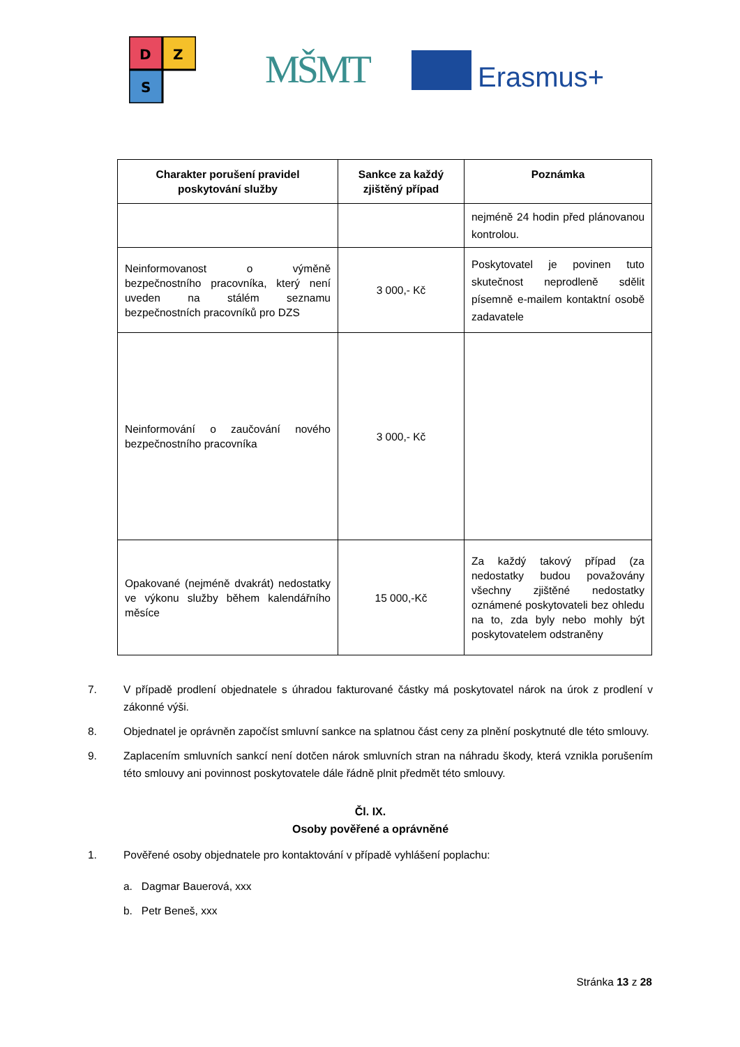D
Z
S
MŠMT Erasmus+
| Charakter porušení pravidel poskytování služby | Sankce za každý zjištěný případ | Poznámka |
| --- | --- | --- |
| | | nejméně 24 hodin před plánovanou kontrolou. |
| Neinformovanost o výměně bezpečnostního pracovníka, který není uveden na stálém seznamu bezpečnostních pracovníků pro DZS | 3 000,- Kč | Poskytovatel je povinen tuto skutečnost neprodleně sdělit písemně e-mailem kontaktní osobě zadavatele |
| Neinformování o zaučování nového bezpečnostního pracovníka | 3 000,- Kč | |
| Opakované (nejméně dvakrát) nedostatky ve výkonu služby během kalendářního měsíce | 15 000,-Kč | Za každý takový případ (za nedostatky budou považovány všechny zjištěné nedostatky oznámené poskytovateli bez ohledu na to, zda byly nebo mohly být poskytovatelem odstraněny |
7. V případě prodlení objednatele s úhradou fakturované částky má poskytovatel nárok na úrok z prodlení v zákonné výši.
8. Objednatel je oprávněn započíst smluvní sankce na splatnou část ceny za plnění poskytnuté dle této smlouvy.
9. Zaplacením smluvních sankcí není dotčen nárok smluvních stran na náhradu škody, která vznikla porušením této smlouvy ani povinnost poskytovatele dále řádně plnit předmět této smlouvy.
Čl. IX.
Osoby pověřené a oprávněné
1. Pověřené osoby objednatele pro kontaktování v případě vyhlášení poplachu:
a. Dagmar Bauerová, xxx
b. Petr Beneš, xxx
Stránka 13 z 28